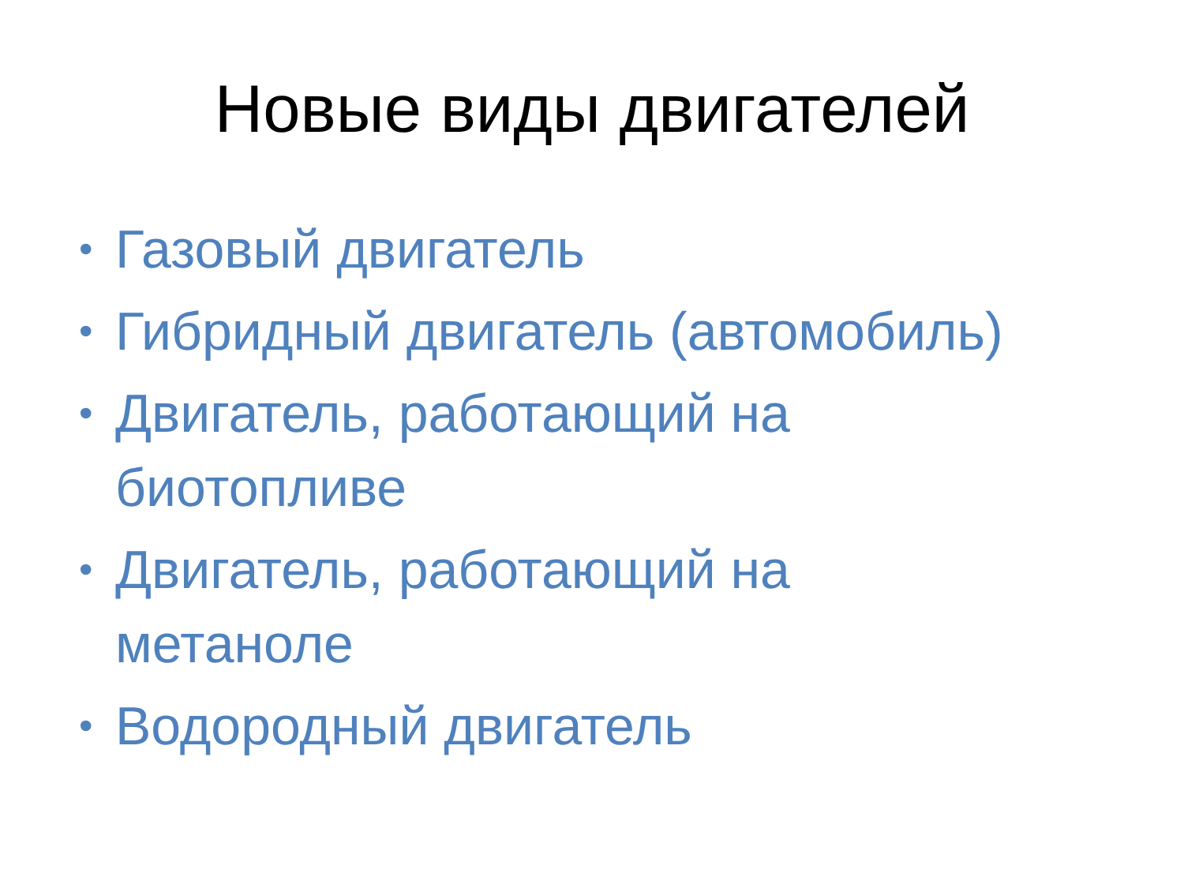Новые виды двигателей
• Газовый двигатель
• Гибридный двигатель (автомобиль)
• Двигатель, работающий на биотопливе
• Двигатель, работающий на метаноле
• Водородный двигатель